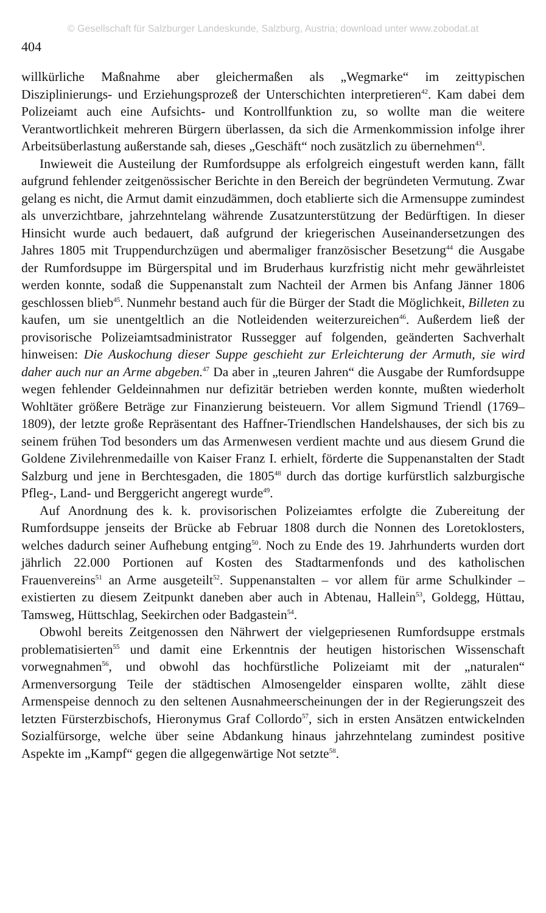© Gesellschaft für Salzburger Landeskunde, Salzburg, Austria; download unter www.zobodat.at
404
willkürliche Maßnahme aber gleichermaßen als „Wegmarke“ im zeittypischen Disziplinierungs- und Erziehungsprozeß der Unterschichten interpretieren<sup>42</sup>. Kam dabei dem Polizeiamt auch eine Aufsichts- und Kontrollfunktion zu, so wollte man die weitere Verantwortlichkeit mehreren Bürgern überlassen, da sich die Armenkommission infolge ihrer Arbeitsüberlastung außerstande sah, dieses „Geschäft“ noch zusätzlich zu übernehmen<sup>43</sup>.
Inwieweit die Austeilung der Rumfordsuppe als erfolgreich eingestuft werden kann, fällt aufgrund fehlender zeitgenössischer Berichte in den Bereich der begründeten Vermutung. Zwar gelang es nicht, die Armut damit einzudämmen, doch etablierte sich die Armensuppe zumindest als unverzichtbare, jahrzehntelang währende Zusatzunterstützung der Bedürftigen. In dieser Hinsicht wurde auch bedauert, daß aufgrund der kriegerischen Auseinandersetzungen des Jahres 1805 mit Truppendurchzügen und abermaliger französischer Besetzung<sup>44</sup> die Ausgabe der Rumfordsuppe im Bürgerspital und im Bruderhaus kurzfristig nicht mehr gewährleistet werden konnte, sodaß die Suppenanstalt zum Nachteil der Armen bis Anfang Jänner 1806 geschlossen blieb<sup>45</sup>. Nunmehr bestand auch für die Bürger der Stadt die Möglichkeit, Billeten zu kaufen, um sie unentgeltlich an die Notleidenden weiterzureichen<sup>46</sup>. Außerdem ließ der provisorische Polizeiamtsadministrator Russegger auf folgenden, geänderten Sachverhalt hinweisen: Die Auskochung dieser Suppe geschieht zur Erleichterung der Armuth, sie wird daher auch nur an Arme abgeben.<sup>47</sup> Da aber in „teuren Jahren“ die Ausgabe der Rumfordsuppe wegen fehlender Geldeinnahmen nur defizitär betrieben werden konnte, mußten wiederholt Wohltäter größere Beträge zur Finanzierung beisteuern. Vor allem Sigmund Triendl (1769–1809), der letzte große Repräsentant des Haffner-Triendlschen Handelshauses, der sich bis zu seinem frühen Tod besonders um das Armenwesen verdient machte und aus diesem Grund die Goldene Zivilehrenmedaille von Kaiser Franz I. erhielt, förderte die Suppenanstalten der Stadt Salzburg und jene in Berchtesgaden, die 1805<sup>48</sup> durch das dortige kurfürstlich salzburgische Pfleg-, Land- und Berggericht angeregt wurde<sup>49</sup>.
Auf Anordnung des k. k. provisorischen Polizeiamtes erfolgte die Zubereitung der Rumfordsuppe jenseits der Brücke ab Februar 1808 durch die Nonnen des Loretoklosters, welches dadurch seiner Aufhebung entging<sup>50</sup>. Noch zu Ende des 19. Jahrhunderts wurden dort jährlich 22.000 Portionen auf Kosten des Stadtarmenfonds und des katholischen Frauenvereins<sup>51</sup> an Arme ausgeteilt<sup>52</sup>. Suppenanstalten – vor allem für arme Schulkinder – existierten zu diesem Zeitpunkt daneben aber auch in Abtenau, Hallein<sup>53</sup>, Goldegg, Hüttau, Tamsweg, Hüttschlag, Seekirchen oder Badgastein<sup>54</sup>.
Obwohl bereits Zeitgenossen den Nährwert der vielgepriesenen Rumfordsuppe erstmals problematisierten<sup>55</sup> und damit eine Erkenntnis der heutigen historischen Wissenschaft vorwegnahmen<sup>56</sup>, und obwohl das hochfürstliche Polizeiamt mit der „naturalen“ Armenversorgung Teile der städtischen Almosengelder einsparen wollte, zählt diese Armenspeise dennoch zu den seltenen Ausnahmeerscheinungen der in der Regierungszeit des letzten Fürsterzbischofs, Hieronymus Graf Collordo<sup>57</sup>, sich in ersten Ansätzen entwickelnden Sozialfürsorge, welche über seine Abdankung hinaus jahrzehntelang zumindest positive Aspekte im „Kampf“ gegen die allgegenwärtige Not setzte<sup>58</sup>.